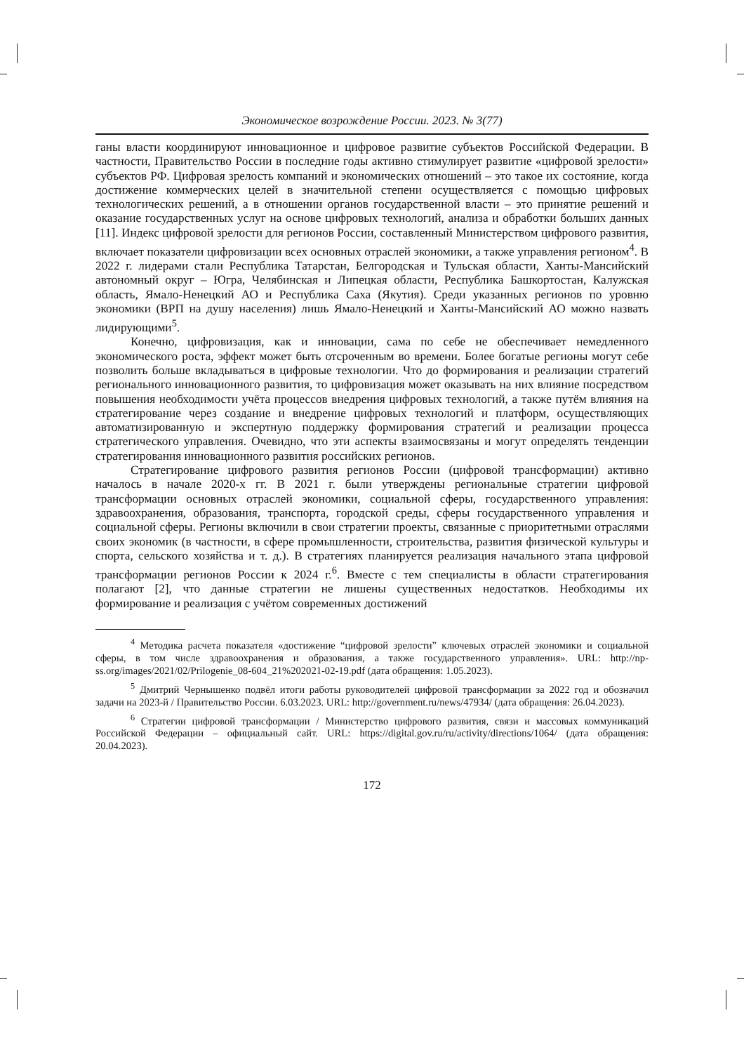Экономическое возрождение России. 2023. № 3(77)
ганы власти координируют инновационное и цифровое развитие субъектов Российской Федерации. В частности, Правительство России в последние годы активно стимулирует развитие «цифровой зрелости» субъектов РФ. Цифровая зрелость компаний и экономических отношений – это такое их состояние, когда достижение коммерческих целей в значительной степени осуществляется с помощью цифровых технологических решений, а в отношении органов государственной власти – это принятие решений и оказание государственных услуг на основе цифровых технологий, анализа и обработки больших данных [11]. Индекс цифровой зрелости для регионов России, составленный Министерством цифрового развития, включает показатели цифровизации всех основных отраслей экономики, а также управления регионом<sup>4</sup>. В 2022 г. лидерами стали Республика Татарстан, Белгородская и Тульская области, Ханты-Мансийский автономный округ – Югра, Челябинская и Липецкая области, Республика Башкортостан, Калужская область, Ямало-Ненецкий АО и Республика Саха (Якутия). Среди указанных регионов по уровню экономики (ВРП на душу населения) лишь Ямало-Ненецкий и Ханты-Мансийский АО можно назвать лидирующими<sup>5</sup>.
Конечно, цифровизация, как и инновации, сама по себе не обеспечивает немедленного экономического роста, эффект может быть отсроченным во времени. Более богатые регионы могут себе позволить больше вкладываться в цифровые технологии. Что до формирования и реализации стратегий регионального инновационного развития, то цифровизация может оказывать на них влияние посредством повышения необходимости учёта процессов внедрения цифровых технологий, а также путём влияния на стратегирование через создание и внедрение цифровых технологий и платформ, осуществляющих автоматизированную и экспертную поддержку формирования стратегий и реализации процесса стратегического управления. Очевидно, что эти аспекты взаимосвязаны и могут определять тенденции стратегирования инновационного развития российских регионов.
Стратегирование цифрового развития регионов России (цифровой трансформации) активно началось в начале 2020-х гг. В 2021 г. были утверждены региональные стратегии цифровой трансформации основных отраслей экономики, социальной сферы, государственного управления: здравоохранения, образования, транспорта, городской среды, сферы государственного управления и социальной сферы. Регионы включили в свои стратегии проекты, связанные с приоритетными отраслями своих экономик (в частности, в сфере промышленности, строительства, развития физической культуры и спорта, сельского хозяйства и т. д.). В стратегиях планируется реализация начального этапа цифровой трансформации регионов России к 2024 г.<sup>6</sup>. Вместе с тем специалисты в области стратегирования полагают [2], что данные стратегии не лишены существенных недостатков. Необходимы их формирование и реализация с учётом современных достижений
<sup>4</sup> Методика расчета показателя «достижение “цифровой зрелости” ключевых отраслей экономики и социальной сферы, в том числе здравоохранения и образования, а также государственного управления». URL: http://np-ss.org/images/2021/02/Prilogenie_08-604_21%202021-02-19.pdf (дата обращения: 1.05.2023).
<sup>5</sup> Дмитрий Чернышенко подвёл итоги работы руководителей цифровой трансформации за 2022 год и обозначил задачи на 2023-й / Правительство России. 6.03.2023. URL: http://government.ru/news/47934/ (дата обращения: 26.04.2023).
<sup>6</sup> Стратегии цифровой трансформации / Министерство цифрового развития, связи и массовых коммуникаций Российской Федерации – официальный сайт. URL: https://digital.gov.ru/ru/activity/directions/1064/ (дата обращения: 20.04.2023).
172